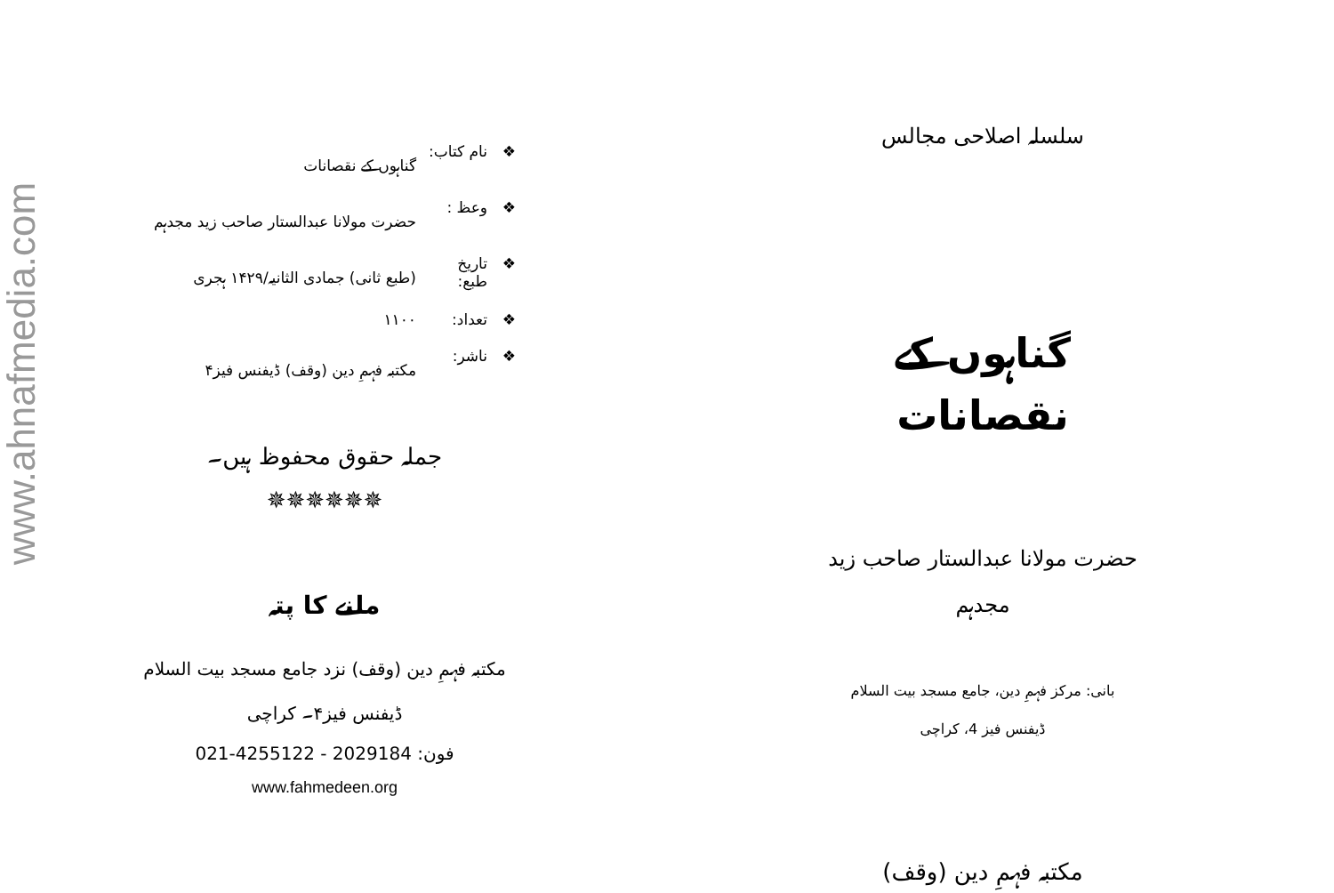www.ahnafmedia.com
❖ نام کتاب: گناہوں کے نقصانات
❖ وعظ : حضرت مولانا عبدالستار صاحب زید مجدہم
❖ تاریخ طبع: (طبع ثانی) جمادی الثانیہ/۱۴۲۹ ہجری
❖ تعداد: ۱۱۰۰
❖ ناشر: مکتبہ فہمِ دین (وقف) ڈیفنس فیز۴
جملہ حقوق محفوظ ہیں۔
✵✵✵✵✵✵
ملنے کا پتہ
مکتبہ فہمِ دین (وقف) نزد جامع مسجد بیت السلام ڈیفنس فیز۴۔ کراچی
021-4255122 - 2029184 :فون
www.fahmedeen.org
سلسلہ اصلاحی مجالس
گناہوں کے نقصانات
حضرت مولانا عبدالستار صاحب زید مجدہم
بانی: مرکز فہمِ دین، جامع مسجد بیت السلام
ڈیفنس فیز 4، کراچی
مکتبہ فہمِ دین (وقف)